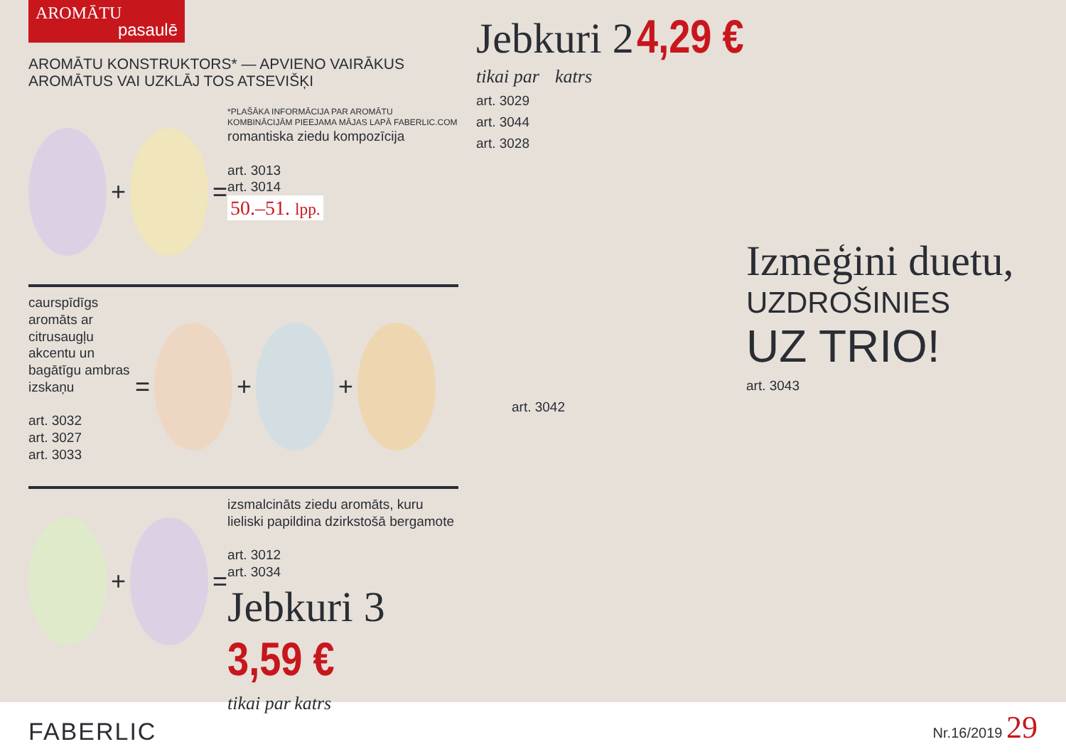AROMĀTU
pasaulē
AROMĀTU KONSTRUKTORS* — APVIENO VAIRĀKUS AROMĀTUS VAI UZKLĀJ TOS ATSEVIŠĶI
+ =
*PLAŠĀKA INFORMĀCIJA PAR AROMĀTU KOMBINĀCIJĀM PIEEJAMA MĀJAS LAPĀ FABERLIC.COM
romantiska ziedu kompozīcija
art. 3013
art. 3014
50.–51. lpp.
caurspīdīgs aromāts ar citrusaugļu akcentu un bagātīgu ambras izskaņu
art. 3032
art. 3027
art. 3033
= + +
+ =
izsmalcināts ziedu aromāts, kuru lieliski papildina dzirkstošā bergamote
art. 3012
art. 3034
Jebkuri 3 3,59 €
tikai par katrs
Jebkuri 2 4,29 €
tikai par katrs
art. 3029
art. 3044
art. 3028
Izmēģini duetu,
UZDROŠINIES
UZ TRIO!
art. 3043
art. 3042
FABERLIC
Nr.16/2019 29